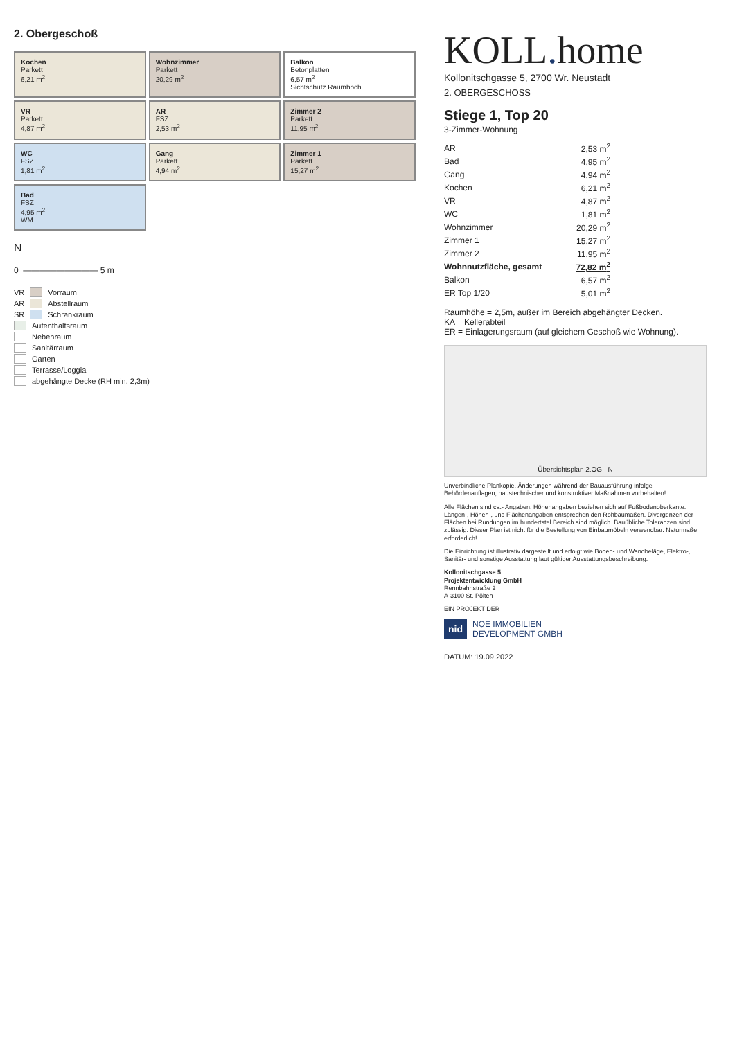2. Obergeschoß
Kochen
Parkett
6,21 m<sup>2</sup>
Wohnzimmer
Parkett
20,29 m<sup>2</sup>
Balkon
Betonplatten
6,57 m<sup>2</sup>
Sichtschutz Raumhoch
VR
Parkett
4,87 m<sup>2</sup>
AR
FSZ
2,53 m<sup>2</sup>
Zimmer 2
Parkett
11,95 m<sup>2</sup>
WC
FSZ
1,81 m<sup>2</sup>
Gang
Parkett
4,94 m<sup>2</sup>
Zimmer 1
Parkett
15,27 m<sup>2</sup>
Bad
FSZ
4,95 m<sup>2</sup>
WM
N
0 ————————— 5 m
VR Vorraum
AR Abstellraum
SR Schrankraum
Aufenthaltsraum
Nebenraum
Sanitärraum
Garten
Terrasse/Loggia
abgehängte Decke (RH min. 2,3m)
KOLL. home
Kollonitschgasse 5, 2700 Wr. Neustadt
2. OBERGESCHOSS
Stiege 1, Top 20
3-Zimmer-Wohnung
| AR | 2,53 m<sup>2</sup> |
| Bad | 4,95 m<sup>2</sup> |
| Gang | 4,94 m<sup>2</sup> |
| Kochen | 6,21 m<sup>2</sup> |
| VR | 4,87 m<sup>2</sup> |
| WC | 1,81 m<sup>2</sup> |
| Wohnzimmer | 20,29 m<sup>2</sup> |
| Zimmer 1 | 15,27 m<sup>2</sup> |
| Zimmer 2 | 11,95 m<sup>2</sup> |
| Wohnnutzfläche, gesamt | 72,82 m<sup>2</sup> |
| Balkon | 6,57 m<sup>2</sup> |
| ER Top 1/20 | 5,01 m<sup>2</sup> |
Raumhöhe = 2,5m, außer im Bereich abgehängter Decken.
KA = Kellerabteil
ER = Einlagerungsraum (auf gleichem Geschoß wie Wohnung).
Übersichtsplan 2.OG N
Unverbindliche Plankopie. Änderungen während der Bauausführung infolge Behördenauflagen, haustechnischer und konstruktiver Maßnahmen vorbehalten!
Alle Flächen sind ca.- Angaben. Höhenangaben beziehen sich auf Fußbodenoberkante. Längen-, Höhen-, und Flächenangaben entsprechen den Rohbaumaßen. Divergenzen der Flächen bei Rundungen im hundertstel Bereich sind möglich. Bauübliche Toleranzen sind zulässig. Dieser Plan ist nicht für die Bestellung von Einbaumöbeln verwendbar. Naturmaße erforderlich!
Die Einrichtung ist illustrativ dargestellt und erfolgt wie Boden- und Wandbeläge, Elektro-, Sanitär- und sonstige Ausstattung laut gültiger Ausstattungsbeschreibung.
Kollonitschgasse 5
Projektentwicklung GmbH
Rennbahnstraße 2
A-3100 St. Pölten
EIN PROJEKT DER
nid NOE IMMOBILIEN
DEVELOPMENT GMBH
DATUM: 19.09.2022